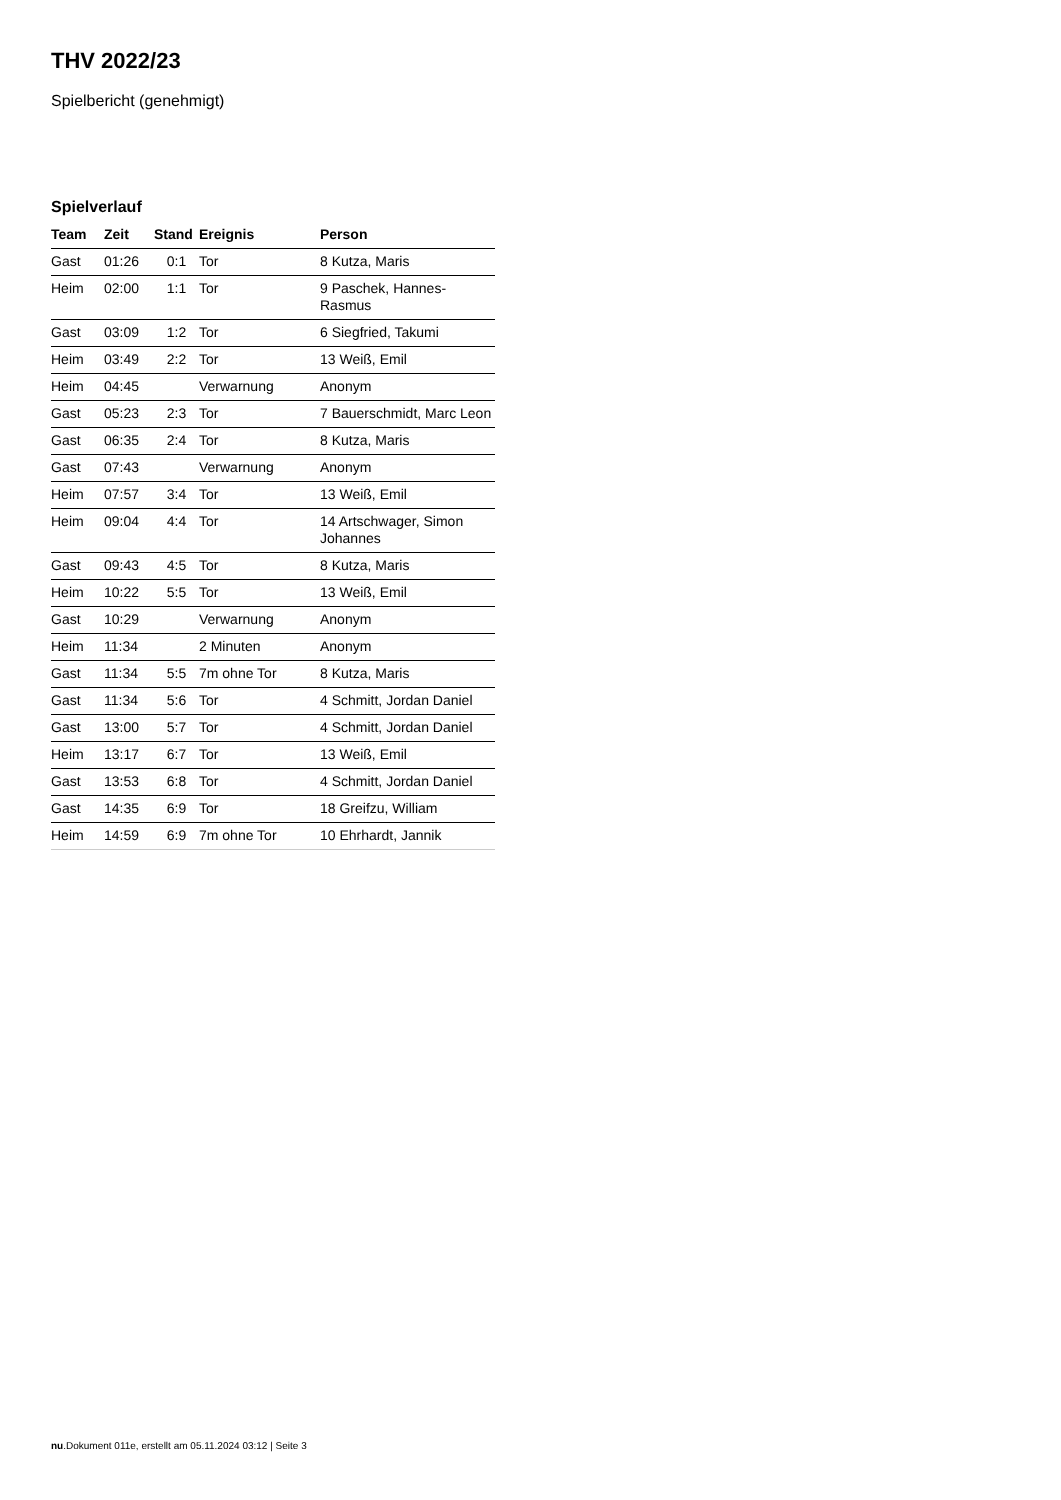THV 2022/23
Spielbericht (genehmigt)
Spielverlauf
| Team | Zeit | Stand | Ereignis | Person |
| --- | --- | --- | --- | --- |
| Gast | 01:26 | 0:1 | Tor | 8 Kutza, Maris |
| Heim | 02:00 | 1:1 | Tor | 9 Paschek, Hannes- Rasmus |
| Gast | 03:09 | 1:2 | Tor | 6 Siegfried, Takumi |
| Heim | 03:49 | 2:2 | Tor | 13 Weiß, Emil |
| Heim | 04:45 | | Verwarnung | Anonym |
| Gast | 05:23 | 2:3 | Tor | 7 Bauerschmidt, Marc Leon |
| Gast | 06:35 | 2:4 | Tor | 8 Kutza, Maris |
| Gast | 07:43 | | Verwarnung | Anonym |
| Heim | 07:57 | 3:4 | Tor | 13 Weiß, Emil |
| Heim | 09:04 | 4:4 | Tor | 14 Artschwager, Simon Johannes |
| Gast | 09:43 | 4:5 | Tor | 8 Kutza, Maris |
| Heim | 10:22 | 5:5 | Tor | 13 Weiß, Emil |
| Gast | 10:29 | | Verwarnung | Anonym |
| Heim | 11:34 | | 2 Minuten | Anonym |
| Gast | 11:34 | 5:5 | 7m ohne Tor | 8 Kutza, Maris |
| Gast | 11:34 | 5:6 | Tor | 4 Schmitt, Jordan Daniel |
| Gast | 13:00 | 5:7 | Tor | 4 Schmitt, Jordan Daniel |
| Heim | 13:17 | 6:7 | Tor | 13 Weiß, Emil |
| Gast | 13:53 | 6:8 | Tor | 4 Schmitt, Jordan Daniel |
| Gast | 14:35 | 6:9 | Tor | 18 Greifzu, William |
| Heim | 14:59 | 6:9 | 7m ohne Tor | 10 Ehrhardt, Jannik |
nu.Dokument 011e, erstellt am 05.11.2024 03:12 | Seite 3